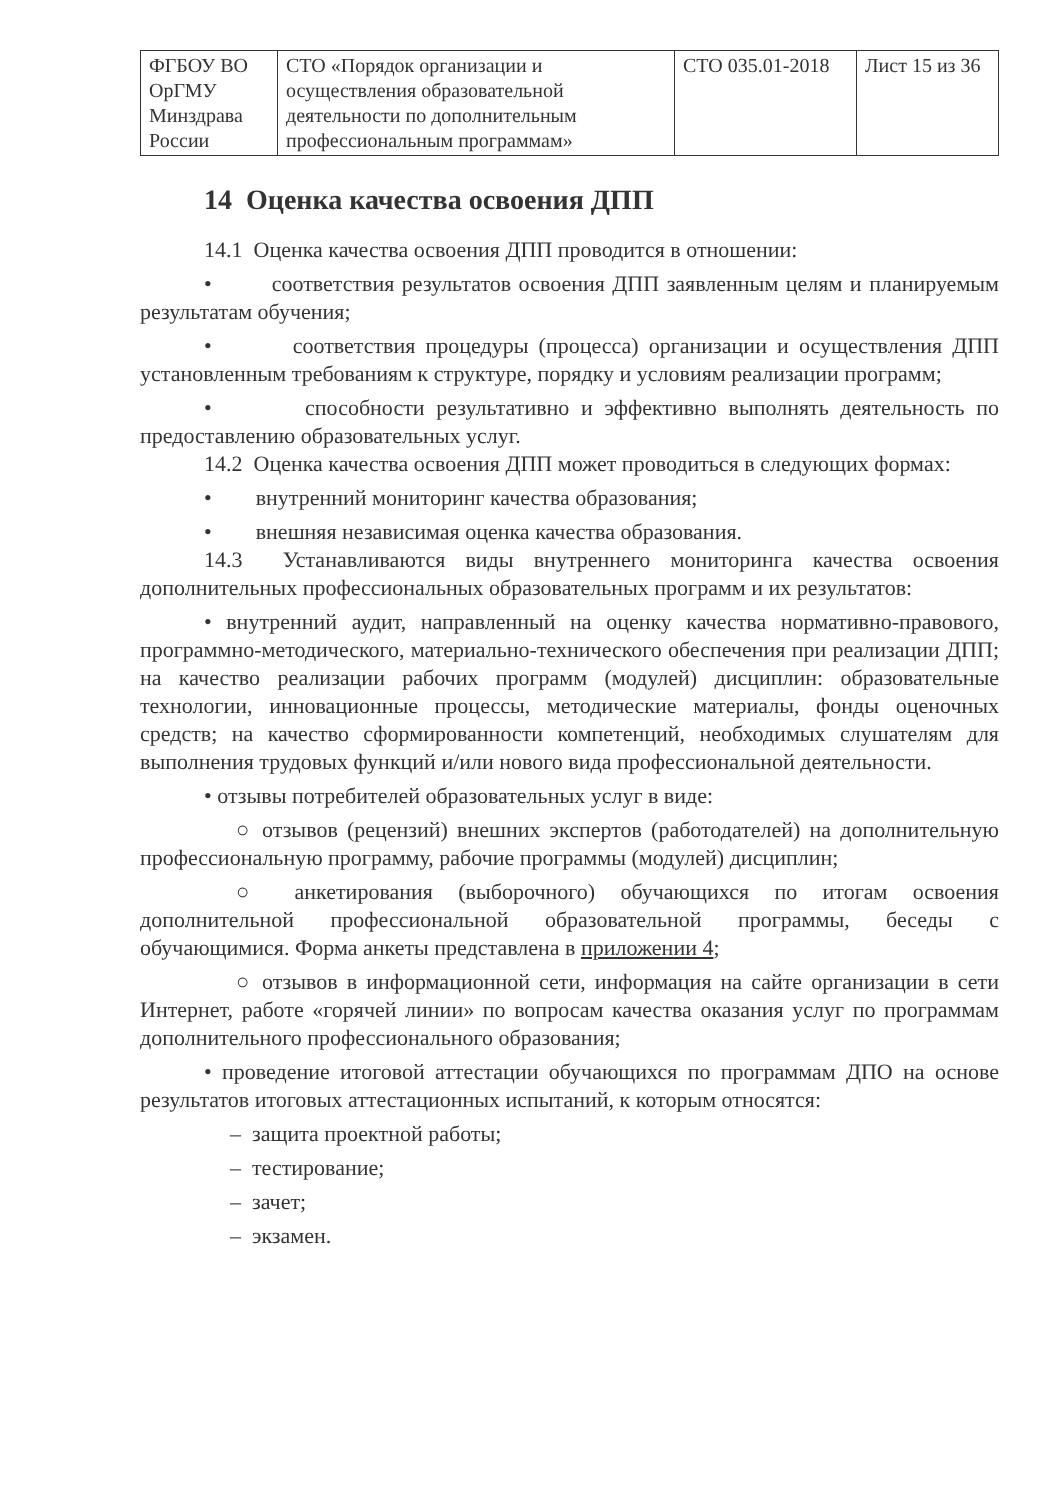| ФГБОУ ВО ОрГМУ Минздрава России | СТО «Порядок организации и осуществления образовательной деятельности по дополнительным профессиональным программам» | СТО 035.01-2018 | Лист 15 из 36 |
14 Оценка качества освоения ДПП
14.1 Оценка качества освоения ДПП проводится в отношении:
• соответствия результатов освоения ДПП заявленным целям и планируемым результатам обучения;
• соответствия процедуры (процесса) организации и осуществления ДПП установленным требованиям к структуре, порядку и условиям реализации программ;
• способности результативно и эффективно выполнять деятельность по предоставлению образовательных услуг.
14.2 Оценка качества освоения ДПП может проводиться в следующих формах:
• внутренний мониторинг качества образования;
• внешняя независимая оценка качества образования.
14.3 Устанавливаются виды внутреннего мониторинга качества освоения дополнительных профессиональных образовательных программ и их результатов:
• внутренний аудит, направленный на оценку качества нормативно-правового, программно-методического, материально-технического обеспечения при реализации ДПП; на качество реализации рабочих программ (модулей) дисциплин: образовательные технологии, инновационные процессы, методические материалы, фонды оценочных средств; на качество сформированности компетенций, необходимых слушателям для выполнения трудовых функций и/или нового вида профессиональной деятельности.
• отзывы потребителей образовательных услуг в виде:
○ отзывов (рецензий) внешних экспертов (работодателей) на дополнительную профессиональную программу, рабочие программы (модулей) дисциплин;
○ анкетирования (выборочного) обучающихся по итогам освоения дополнительной профессиональной образовательной программы, беседы с обучающимися. Форма анкеты представлена в приложении 4;
○ отзывов в информационной сети, информация на сайте организации в сети Интернет, работе «горячей линии» по вопросам качества оказания услуг по программам дополнительного профессионального образования;
• проведение итоговой аттестации обучающихся по программам ДПО на основе результатов итоговых аттестационных испытаний, к которым относятся:
– защита проектной работы;
– тестирование;
– зачет;
– экзамен.